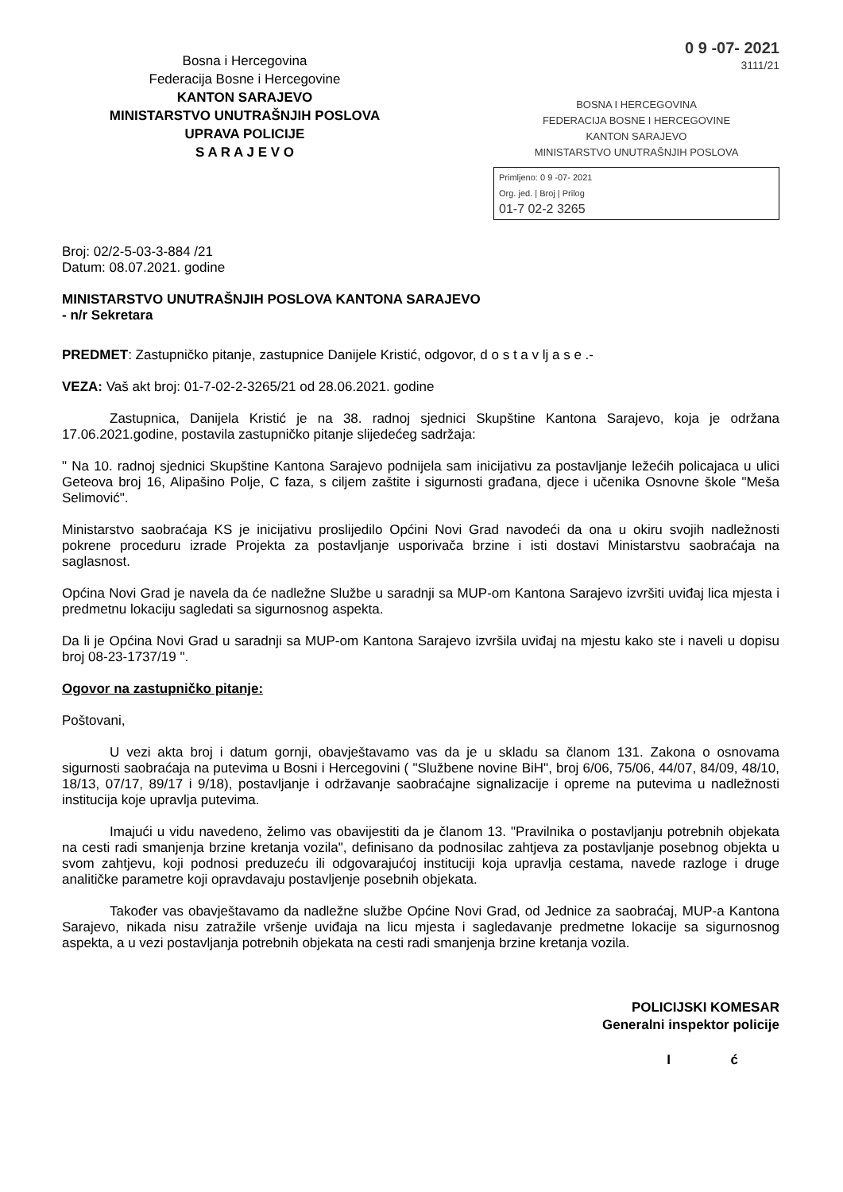Bosna i Hercegovina
Federacija Bosne i Hercegovine
KANTON SARAJEVO
MINISTARSTVO UNUTRAŠNJIH POSLOVA
UPRAVA POLICIJE
S A R A J E V O
0 9 -07- 2021
3111/21
BOSNA I HERCEGOVINA
FEDERACIJA BOSNE I HERCEGOVINE
KANTON SARAJEVO
MINISTARSTVO UNUTRAŠNJIH POSLOVA
Primljeno: 0 9 -07- 2021
Org. jed. | Broj | Prilog
01-7 02-2 3265
Broj: 02/2-5-03-3-884 /21
Datum: 08.07.2021. godine
MINISTARSTVO UNUTRAŠNJIH POSLOVA KANTONA SARAJEVO
- n/r Sekretara
PREDMET: Zastupničko pitanje, zastupnice Danijele Kristić, odgovor, d o s t a v lj a s e .-
VEZA: Vaš akt broj: 01-7-02-2-3265/21 od 28.06.2021. godine
Zastupnica, Danijela Kristić je na 38. radnoj sjednici Skupštine Kantona Sarajevo, koja je održana 17.06.2021.godine, postavila zastupničko pitanje slijedećeg sadržaja:
" Na 10. radnoj sjednici Skupštine Kantona Sarajevo podnijela sam inicijativu za postavljanje ležećih policajaca u ulici Geteova broj 16, Alipašino Polje, C faza, s ciljem zaštite i sigurnosti građana, djece i učenika Osnovne škole "Meša Selimović".
Ministarstvo saobraćaja KS je inicijativu proslijedilo Općini Novi Grad navodeći da ona u okiru svojih nadležnosti pokrene proceduru izrade Projekta za postavljanje usporivača brzine i isti dostavi Ministarstvu saobraćaja na saglasnost.
Općina Novi Grad je navela da će nadležne Službe u saradnji sa MUP-om Kantona Sarajevo izvršiti uviđaj lica mjesta i predmetnu lokaciju sagledati sa sigurnosnog aspekta.
Da li je Općina Novi Grad u saradnji sa MUP-om Kantona Sarajevo izvršila uviđaj na mjestu kako ste i naveli u dopisu broj 08-23-1737/19 ".
Ogovor na zastupničko pitanje:
Poštovani,
U vezi akta broj i datum gornji, obavještavamo vas da je u skladu sa članom 131. Zakona o osnovama sigurnosti saobraćaja na putevima u Bosni i Hercegovini ( "Službene novine BiH", broj 6/06, 75/06, 44/07, 84/09, 48/10, 18/13, 07/17, 89/17 i 9/18), postavljanje i održavanje saobraćajne signalizacije i opreme na putevima u nadležnosti institucija koje upravlja putevima.
Imajući u vidu navedeno, želimo vas obavijestiti da je članom 13. "Pravilnika o postavljanju potrebnih objekata na cesti radi smanjenja brzine kretanja vozila", definisano da podnosilac zahtjeva za postavljanje posebnog objekta u svom zahtjevu, koji podnosi preduzeću ili odgovarajućoj instituciji koja upravlja cestama, navede razloge i druge analitičke parametre koji opravdavaju postavljenje posebnih objekata.
Također vas obavještavamo da nadležne službe Općine Novi Grad, od Jednice za saobraćaj, MUP-a Kantona Sarajevo, nikada nisu zatražile vršenje uviđaja na licu mjesta i sagledavanje predmetne lokacije sa sigurnosnog aspekta, a u vezi postavljanja potrebnih objekata na cesti radi smanjenja brzine kretanja vozila.
POLICIJSKI KOMESAR
Generalni inspektor policije
I ć